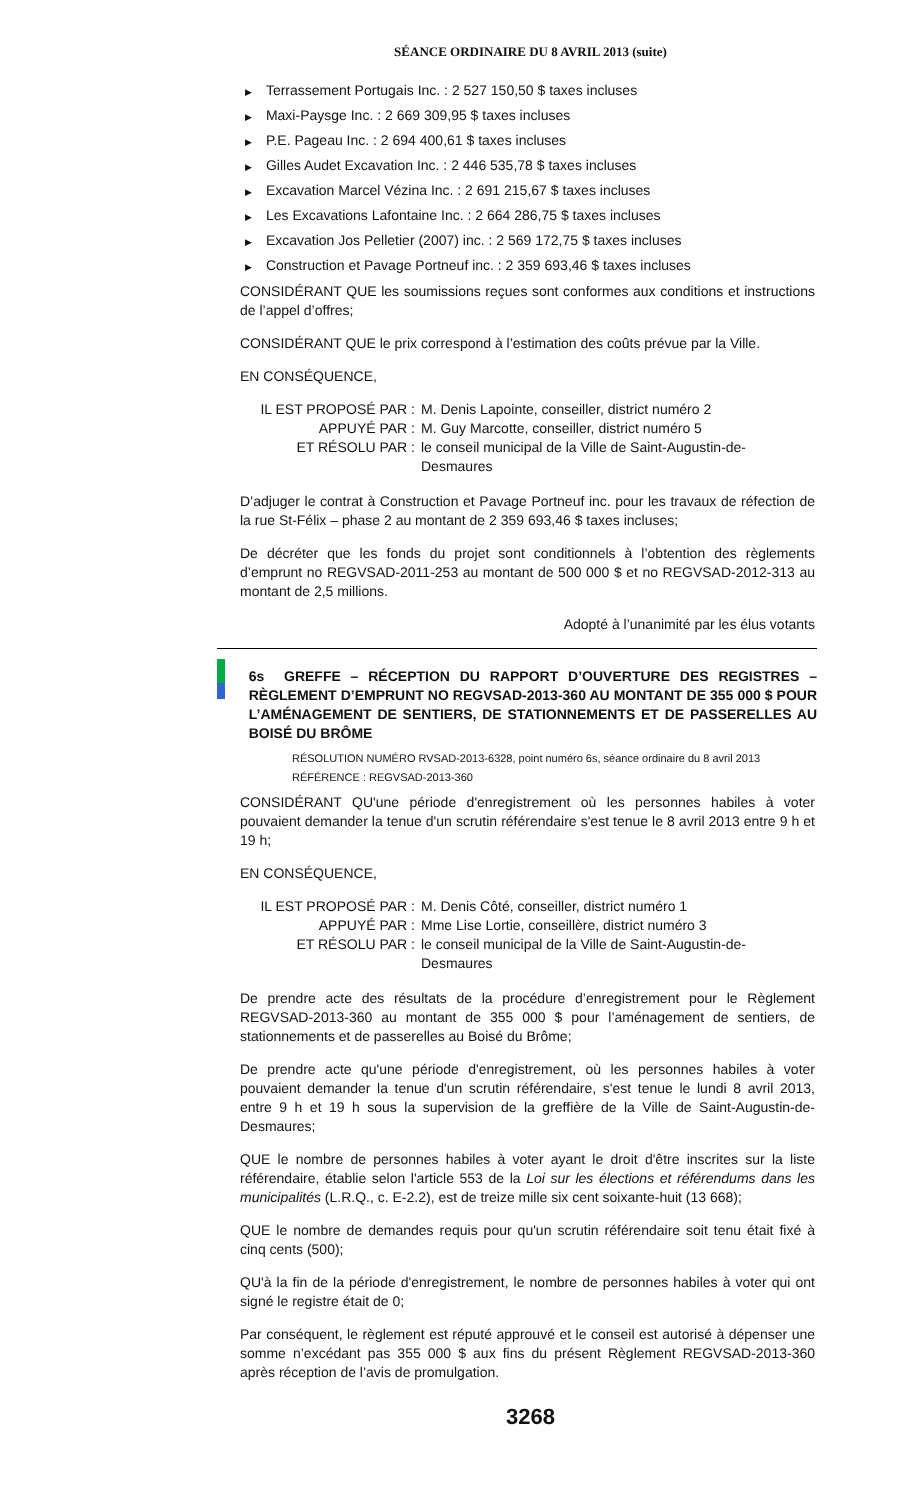SÉANCE ORDINAIRE DU 8 AVRIL 2013 (suite)
▶ Terrassement Portugais Inc. : 2 527 150,50 $ taxes incluses
▶ Maxi-Paysge Inc. : 2 669 309,95 $ taxes incluses
▶ P.E. Pageau Inc. : 2 694 400,61 $ taxes incluses
▶ Gilles Audet Excavation Inc. : 2 446 535,78 $ taxes incluses
▶ Excavation Marcel Vézina Inc. : 2 691 215,67 $ taxes incluses
▶ Les Excavations Lafontaine Inc. : 2 664 286,75 $ taxes incluses
▶ Excavation Jos Pelletier (2007) inc. : 2 569 172,75 $ taxes incluses
▶ Construction et Pavage Portneuf inc. : 2 359 693,46 $ taxes incluses
CONSIDÉRANT QUE les soumissions reçues sont conformes aux conditions et instructions de l’appel d’offres;
CONSIDÉRANT QUE le prix correspond à l’estimation des coûts prévue par la Ville.
EN CONSÉQUENCE,
IL EST PROPOSÉ PAR :
M. Denis Lapointe, conseiller, district numéro 2
APPUYÉ PAR :
M. Guy Marcotte, conseiller, district numéro 5
ET RÉSOLU PAR :
le conseil municipal de la Ville de Saint-Augustin-de-Desmaures
D’adjuger le contrat à Construction et Pavage Portneuf inc. pour les travaux de réfection de la rue St-Félix – phase 2 au montant de 2 359 693,46 $ taxes incluses;
De décréter que les fonds du projet sont conditionnels à l’obtention des règlements d’emprunt no REGVSAD-2011-253 au montant de 500 000 $ et no REGVSAD-2012-313 au montant de 2,5 millions.
Adopté à l’unanimité par les élus votants
6s GREFFE – RÉCEPTION DU RAPPORT D’OUVERTURE DES REGISTRES – RÈGLEMENT D’EMPRUNT NO REGVSAD-2013-360 AU MONTANT DE 355 000 $ POUR L’AMÉNAGEMENT DE SENTIERS, DE STATIONNEMENTS ET DE PASSERELLES AU BOISÉ DU BRÔME
RÉSOLUTION NUMÉRO RVSAD-2013-6328, point numéro 6s, séance ordinaire du 8 avril 2013
RÉFÉRENCE : REGVSAD-2013-360
CONSIDÉRANT QU'une période d'enregistrement où les personnes habiles à voter pouvaient demander la tenue d'un scrutin référendaire s'est tenue le 8 avril 2013 entre 9 h et 19 h;
EN CONSÉQUENCE,
IL EST PROPOSÉ PAR :
M. Denis Côté, conseiller, district numéro 1
APPUYÉ PAR :
Mme Lise Lortie, conseillère, district numéro 3
ET RÉSOLU PAR :
le conseil municipal de la Ville de Saint-Augustin-de-Desmaures
De prendre acte des résultats de la procédure d’enregistrement pour le Règlement REGVSAD-2013-360 au montant de 355 000 $ pour l’aménagement de sentiers, de stationnements et de passerelles au Boisé du Brôme;
De prendre acte qu'une période d'enregistrement, où les personnes habiles à voter pouvaient demander la tenue d'un scrutin référendaire, s'est tenue le lundi 8 avril 2013, entre 9 h et 19 h sous la supervision de la greffière de la Ville de Saint-Augustin-de-Desmaures;
QUE le nombre de personnes habiles à voter ayant le droit d'être inscrites sur la liste référendaire, établie selon l'article 553 de la Loi sur les élections et référendums dans les municipalités (L.R.Q., c. E-2.2), est de treize mille six cent soixante-huit (13 668);
QUE le nombre de demandes requis pour qu'un scrutin référendaire soit tenu était fixé à cinq cents (500);
QU'à la fin de la période d'enregistrement, le nombre de personnes habiles à voter qui ont signé le registre était de 0;
Par conséquent, le règlement est réputé approuvé et le conseil est autorisé à dépenser une somme n’excédant pas 355 000 $ aux fins du présent Règlement REGVSAD-2013-360 après réception de l’avis de promulgation.
3268